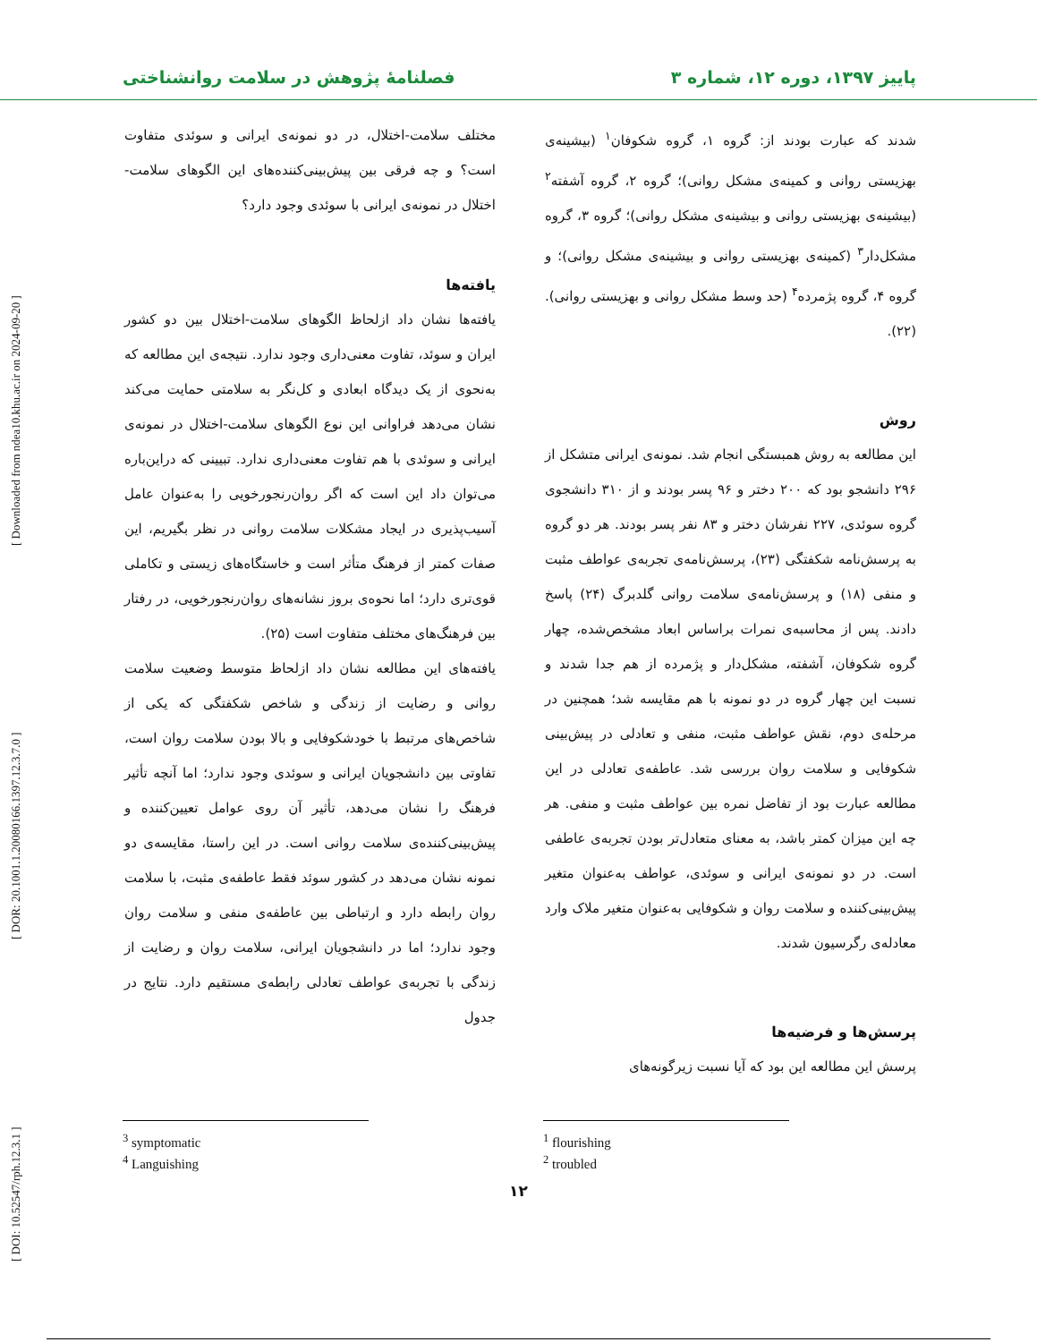پاییز ۱۳۹۷، دوره ۱۲، شماره ۳ فصلنامهٔ پژوهش در سلامت روانشناختی
[ DOI: 10.52547/rph.12.3.1 ] [ DOR: 20.1001.1.20080166.1397.12.3.7.0 ] [ Downloaded from ndea10.khu.ac.ir on 2024-09-20 ]
شدند که عبارت بودند از: گروه ۱، گروه شکوفان<sup>۱</sup> (بیشینه‌ی بهزیستی روانی و کمینه‌ی مشکل روانی)؛ گروه ۲، گروه آشفته<sup>۲</sup> (بیشینه‌ی بهزیستی روانی و بیشینه‌ی مشکل روانی)؛ گروه ۳، گروه مشکل‌دار<sup>۳</sup> (کمینه‌ی بهزیستی روانی و بیشینه‌ی مشکل روانی)؛ و گروه ۴، گروه پژمرده<sup>۴</sup> (حد وسط مشکل روانی و بهزیستی روانی). (۲۲).
روش
این مطالعه به روش همبستگی انجام شد. نمونه‌ی ایرانی متشکل از ۲۹۶ دانشجو بود که ۲۰۰ دختر و ۹۶ پسر بودند و از ۳۱۰ دانشجوی گروه سوئدی، ۲۲۷ نفرشان دختر و ۸۳ نفر پسر بودند. هر دو گروه به پرسش‌نامه شکفتگی (۲۳)، پرسش‌نامه‌ی تجربه‌ی عواطف مثبت و منفی (۱۸) و پرسش‌نامه‌ی سلامت روانی گلدبرگ (۲۴) پاسخ دادند. پس از محاسبه‌ی نمرات براساس ابعاد مشخص‌شده، چهار گروه شکوفان، آشفته، مشکل‌دار و پژمرده از هم جدا شدند و نسبت این چهار گروه در دو نمونه با هم مقایسه شد؛ همچنین در مرحله‌ی دوم، نقش عواطف مثبت، منفی و تعادلی در پیش‌بینی شکوفایی و سلامت روان بررسی شد. عاطفه‌ی تعادلی در این مطالعه عبارت بود از تفاضل نمره بین عواطف مثبت و منفی. هر چه این میزان کمتر باشد، به معنای متعادل‌تر بودن تجربه‌ی عاطفی است. در دو نمونه‌ی ایرانی و سوئدی، عواطف به‌عنوان متغیر پیش‌بینی‌کننده و سلامت روان و شکوفایی به‌عنوان متغیر ملاک وارد معادله‌ی رگرسیون شدند.
پرسش‌ها و فرضیه‌ها
پرسش این مطالعه این بود که آیا نسبت زیرگونه‌های
مختلف سلامت-اختلال، در دو نمونه‌ی ایرانی و سوئدی متفاوت است؟ و چه فرقی بین پیش‌بینی‌کننده‌های این الگوهای سلامت-اختلال در نمونه‌ی ایرانی با سوئدی وجود دارد؟
یافته‌ها
یافته‌ها نشان داد ازلحاظ الگوهای سلامت-اختلال بین دو کشور ایران و سوئد، تفاوت معنی‌داری وجود ندارد. نتیجه‌ی این مطالعه که به‌نحوی از یک دیدگاه ابعادی و کل‌نگر به سلامتی حمایت می‌کند نشان می‌دهد فراوانی این نوع الگوهای سلامت-اختلال در نمونه‌ی ایرانی و سوئدی با هم تفاوت معنی‌داری ندارد. تبیینی که دراین‌باره می‌توان داد این است که اگر روان‌رنجورخویی را به‌عنوان عامل آسیب‌پذیری در ایجاد مشکلات سلامت روانی در نظر بگیریم، این صفات کمتر از فرهنگ متأثر است و خاستگاه‌های زیستی و تکاملی قوی‌تری دارد؛ اما نحوه‌ی بروز نشانه‌های روان‌رنجورخویی، در رفتار بین فرهنگ‌های مختلف متفاوت است (۲۵).
یافته‌های این مطالعه نشان داد ازلحاظ متوسط وضعیت سلامت روانی و رضایت از زندگی و شاخص شکفتگی که یکی از شاخص‌های مرتبط با خودشکوفایی و بالا بودن سلامت روان است، تفاوتی بین دانشجویان ایرانی و سوئدی وجود ندارد؛ اما آنچه تأثیر فرهنگ را نشان می‌دهد، تأثیر آن روی عوامل تعیین‌کننده و پیش‌بینی‌کننده‌ی سلامت روانی است. در این راستا، مقایسه‌ی دو نمونه نشان می‌دهد در کشور سوئد فقط عاطفه‌ی مثبت، با سلامت روان رابطه دارد و ارتباطی بین عاطفه‌ی منفی و سلامت روان وجود ندارد؛ اما در دانشجویان ایرانی، سلامت روان و رضایت از زندگی با تجربه‌ی عواطف تعادلی رابطه‌ی مستقیم دارد. نتایج در جدول
<sup>3</sup> symptomatic
<sup>4</sup> Languishing
<sup>1</sup> flourishing
<sup>2</sup> troubled
۱۲